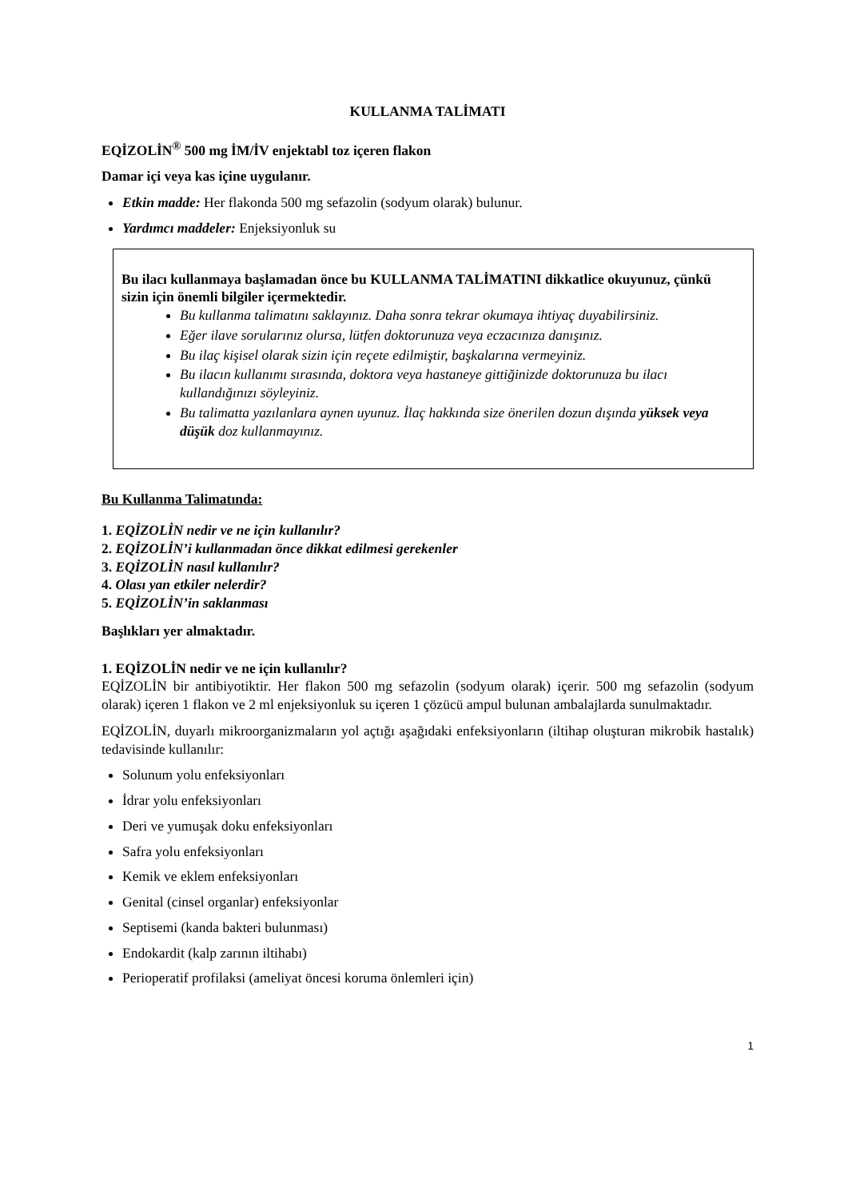KULLANMA TALİMATI
EQİZOLİN<sup>®</sup> 500 mg İM/İV enjektabl toz içeren flakon
Damar içi veya kas içine uygulanır.
Etkin madde: Her flakonda 500 mg sefazolin (sodyum olarak) bulunur.
Yardımcı maddeler: Enjeksiyonluk su
Bu ilacı kullanmaya başlamadan önce bu KULLANMA TALİMATINI dikkatlice okuyunuz, çünkü sizin için önemli bilgiler içermektedir.
Bu kullanma talimatını saklayınız. Daha sonra tekrar okumaya ihtiyaç duyabilirsiniz.
Eğer ilave sorularınız olursa, lütfen doktorunuza veya eczacınıza danışınız.
Bu ilaç kişisel olarak sizin için reçete edilmiştir, başkalarına vermeyiniz.
Bu ilacın kullanımı sırasında, doktora veya hastaneye gittiğinizde doktorunuza bu ilacı kullandığınızı söyleyiniz.
Bu talimatta yazılanlara aynen uyunuz. İlaç hakkında size önerilen dozun dışında yüksek veya düşük doz kullanmayınız.
Bu Kullanma Talimatında:
1. EQİZOLİN nedir ve ne için kullanılır?
2. EQİZOLİN’i kullanmadan önce dikkat edilmesi gerekenler
3. EQİZOLİN nasıl kullanılır?
4. Olası yan etkiler nelerdir?
5. EQİZOLİN’in saklanması
Başlıkları yer almaktadır.
1. EQİZOLİN nedir ve ne için kullanılır?
EQİZOLİN bir antibiyotiktir. Her flakon 500 mg sefazolin (sodyum olarak) içerir. 500 mg sefazolin (sodyum olarak) içeren 1 flakon ve 2 ml enjeksiyonluk su içeren 1 çözücü ampul bulunan ambalajlarda sunulmaktadır.
EQİZOLİN, duyarlı mikroorganizmaların yol açtığı aşağıdaki enfeksiyonların (iltihap oluşturan mikrobik hastalık) tedavisinde kullanılır:
Solunum yolu enfeksiyonları
İdrar yolu enfeksiyonları
Deri ve yumuşak doku enfeksiyonları
Safra yolu enfeksiyonları
Kemik ve eklem enfeksiyonları
Genital (cinsel organlar) enfeksiyonlar
Septisemi (kanda bakteri bulunması)
Endokardit (kalp zarının iltihabı)
Perioperatif profilaksi (ameliyat öncesi koruma önlemleri için)
1